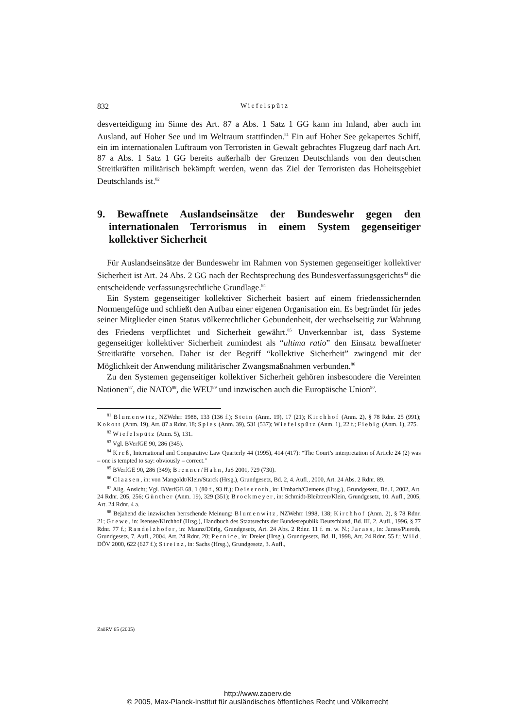832 Wiefelspütz
desverteidigung im Sinne des Art. 87 a Abs. 1 Satz 1 GG kann im Inland, aber auch im Ausland, auf Hoher See und im Weltraum stattfinden.<sup>81</sup> Ein auf Hoher See gekapertes Schiff, ein im internationalen Luftraum von Terroristen in Gewalt gebrachtes Flugzeug darf nach Art. 87 a Abs. 1 Satz 1 GG bereits außerhalb der Grenzen Deutschlands von den deutschen Streitkräften militärisch bekämpft werden, wenn das Ziel der Terroristen das Hoheitsgebiet Deutschlands ist.<sup>82</sup>
9. Bewaffnete Auslandseinsätze der Bundeswehr gegen den internationalen Terrorismus in einem System gegenseitiger kollektiver Sicherheit
Für Auslandseinsätze der Bundeswehr im Rahmen von Systemen gegenseitiger kollektiver Sicherheit ist Art. 24 Abs. 2 GG nach der Rechtsprechung des Bundesverfassungsgerichts<sup>83</sup> die entscheidende verfassungsrechtliche Grundlage.<sup>84</sup>
Ein System gegenseitiger kollektiver Sicherheit basiert auf einem friedenssichernden Normengefüge und schließt den Aufbau einer eigenen Organisation ein. Es begründet für jedes seiner Mitglieder einen Status völkerrechtlicher Gebundenheit, der wechselseitig zur Wahrung des Friedens verpflichtet und Sicherheit gewährt.<sup>85</sup> Unverkennbar ist, dass Systeme gegenseitiger kollektiver Sicherheit zumindest als “ultima ratio” den Einsatz bewaffneter Streitkräfte vorsehen. Daher ist der Begriff “kollektive Sicherheit” zwingend mit der Möglichkeit der Anwendung militärischer Zwangsmaßnahmen verbunden.<sup>86</sup>
Zu den Systemen gegenseitiger kollektiver Sicherheit gehören insbesondere die Vereinten Nationen<sup>87</sup>, die NATO<sup>88</sup>, die WEU<sup>89</sup> und inzwischen auch die Europäische Union<sup>90</sup>.
<sup>81</sup> Blumenwitz, NZWehrr 1988, 133 (136 f.); Stein (Anm. 19), 17 (21); Kirchhof (Anm. 2), § 78 Rdnr. 25 (991); Kokott (Anm. 19), Art. 87 a Rdnr. 18; Spies (Anm. 39), 531 (537); Wiefelspütz (Anm. 1), 22 f.; Fiebig (Anm. 1), 275.
<sup>82</sup> Wiefelspütz (Anm. 5), 131.
<sup>83</sup> Vgl. BVerfGE 90, 286 (345).
<sup>84</sup> Kreß, International and Comparative Law Quarterly 44 (1995), 414 (417): “The Court’s interpretation of Article 24 (2) was – one is tempted to say: obviously – correct.”
<sup>85</sup> BVerfGE 90, 286 (349); Brenner/Hahn, JuS 2001, 729 (730).
<sup>86</sup> Claasen, in: von Mangoldt/Klein/Starck (Hrsg.), Grundgesetz, Bd. 2, 4. Aufl., 2000, Art. 24 Abs. 2 Rdnr. 89.
<sup>87</sup> Allg. Ansicht; Vgl. BVerfGE 68, 1 (80 f., 93 ff.); Deiseroth, in: Umbach/Clemens (Hrsg.), Grundgesetz, Bd. I, 2002, Art. 24 Rdnr. 205, 256; Günther (Anm. 19), 329 (351); Brockmeyer, in: Schmidt-Bleibtreu/Klein, Grundgesetz, 10. Aufl., 2005, Art. 24 Rdnr. 4 a.
<sup>88</sup> Bejahend die inzwischen herrschende Meinung: Blumenwitz, NZWehrr 1998, 138; Kirchhof (Anm. 2), § 78 Rdnr. 21; Grewe, in: Isensee/Kirchhof (Hrsg.), Handbuch des Staatsrechts der Bundesrepublik Deutschland, Bd. III, 2. Aufl., 1996, § 77 Rdnr. 77 f.; Randelzhofer, in: Maunz/Dürig, Grundgesetz, Art. 24 Abs. 2 Rdnr. 11 f. m. w. N.; Jarass, in: Jarass/Pieroth, Grundgesetz, 7. Aufl., 2004, Art. 24 Rdnr. 20; Pernice, in: Dreier (Hrsg.), Grundgesetz, Bd. II, 1998, Art. 24 Rdnr. 55 f.; Wild, DÖV 2000, 622 (627 f.); Streinz, in: Sachs (Hrsg.), Grundgesetz, 3. Aufl.,
ZaöRV 65 (2005)
http://www.zaoerv.de
© 2005, Max-Planck-Institut für ausländisches öffentliches Recht und Völkerrecht